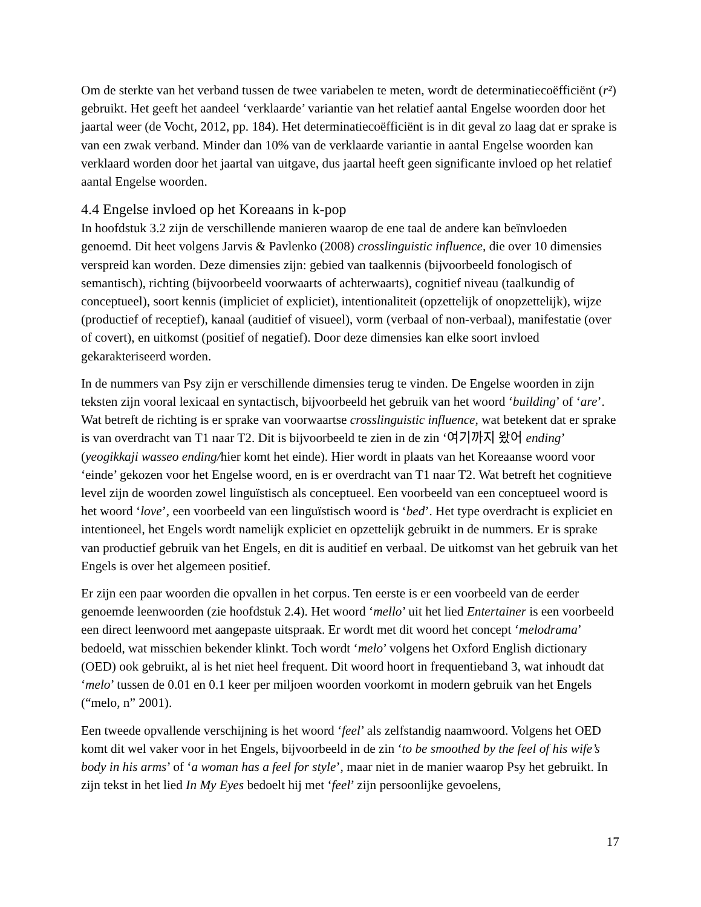Om de sterkte van het verband tussen de twee variabelen te meten, wordt de determinatiecoëfficiënt (r²) gebruikt. Het geeft het aandeel ‘verklaarde’ variantie van het relatief aantal Engelse woorden door het jaartal weer (de Vocht, 2012, pp. 184). Het determinatiecoëfficiënt is in dit geval zo laag dat er sprake is van een zwak verband. Minder dan 10% van de verklaarde variantie in aantal Engelse woorden kan verklaard worden door het jaartal van uitgave, dus jaartal heeft geen significante invloed op het relatief aantal Engelse woorden.
4.4 Engelse invloed op het Koreaans in k-pop
In hoofdstuk 3.2 zijn de verschillende manieren waarop de ene taal de andere kan beïnvloeden genoemd. Dit heet volgens Jarvis & Pavlenko (2008) crosslinguistic influence, die over 10 dimensies verspreid kan worden. Deze dimensies zijn: gebied van taalkennis (bijvoorbeeld fonologisch of semantisch), richting (bijvoorbeeld voorwaarts of achterwaarts), cognitief niveau (taalkundig of conceptueel), soort kennis (impliciet of expliciet), intentionaliteit (opzettelijk of onopzettelijk), wijze (productief of receptief), kanaal (auditief of visueel), vorm (verbaal of non-verbaal), manifestatie (over of covert), en uitkomst (positief of negatief). Door deze dimensies kan elke soort invloed gekarakteriseerd worden.
In de nummers van Psy zijn er verschillende dimensies terug te vinden. De Engelse woorden in zijn teksten zijn vooral lexicaal en syntactisch, bijvoorbeeld het gebruik van het woord ‘building’ of ‘are’. Wat betreft de richting is er sprake van voorwaartse crosslinguistic influence, wat betekent dat er sprake is van overdracht van T1 naar T2. Dit is bijvoorbeeld te zien in de zin ‘여기까지 왔어 ending’ (yeogikkaji wasseo ending/hier komt het einde). Hier wordt in plaats van het Koreaanse woord voor ‘einde’ gekozen voor het Engelse woord, en is er overdracht van T1 naar T2. Wat betreft het cognitieve level zijn de woorden zowel linguïstisch als conceptueel. Een voorbeeld van een conceptueel woord is het woord ‘love’, een voorbeeld van een linguïstisch woord is ‘bed’. Het type overdracht is expliciet en intentioneel, het Engels wordt namelijk expliciet en opzettelijk gebruikt in de nummers. Er is sprake van productief gebruik van het Engels, en dit is auditief en verbaal. De uitkomst van het gebruik van het Engels is over het algemeen positief.
Er zijn een paar woorden die opvallen in het corpus. Ten eerste is er een voorbeeld van de eerder genoemde leenwoorden (zie hoofdstuk 2.4). Het woord ‘mello’ uit het lied Entertainer is een voorbeeld een direct leenwoord met aangepaste uitspraak. Er wordt met dit woord het concept ‘melodrama’ bedoeld, wat misschien bekender klinkt. Toch wordt ‘melo’ volgens het Oxford English dictionary (OED) ook gebruikt, al is het niet heel frequent. Dit woord hoort in frequentieband 3, wat inhoudt dat ‘melo’ tussen de 0.01 en 0.1 keer per miljoen woorden voorkomt in modern gebruik van het Engels (“melo, n” 2001).
Een tweede opvallende verschijning is het woord ‘feel’ als zelfstandig naamwoord. Volgens het OED komt dit wel vaker voor in het Engels, bijvoorbeeld in de zin ‘to be smoothed by the feel of his wife’s body in his arms’ of ‘a woman has a feel for style’, maar niet in de manier waarop Psy het gebruikt. In zijn tekst in het lied In My Eyes bedoelt hij met ‘feel’ zijn persoonlijke gevoelens,
17